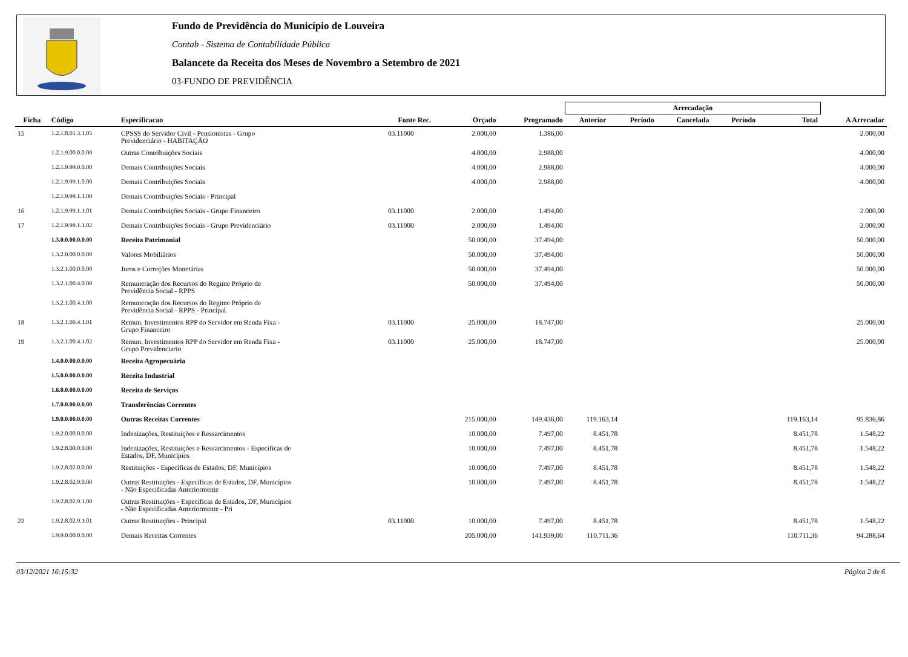Fundo de Previdência do Município de Louveira
Contab - Sistema de Contabilidade Pública
Balancete da Receita dos Meses de Novembro a Setembro de 2021
03-FUNDO DE PREVIDÊNCIA
| | | | | | | Arrecadação | | | | | |
| --- | --- | --- | --- | --- | --- | --- | --- | --- | --- | --- | --- |
| Ficha | Código | Especificacao | Fonte Rec. | Orçado | Programado | Anterior | Período | Cancelada | Período | Total | A Arrecadar |
| 15 | 1.2.1.8.01.3.1.05 | CPSSS do Servidor Civil - Pensionistas - Grupo Previdenciário - HABITAÇÃO | 03.11000 | 2.000,00 | 1.386,00 | | | | | | 2.000,00 |
| | 1.2.1.9.00.0.0.00 | Outras Contribuições Sociais | | 4.000,00 | 2.988,00 | | | | | | 4.000,00 |
| | 1.2.1.9.99.0.0.00 | Demais Contribuições Sociais | | 4.000,00 | 2.988,00 | | | | | | 4.000,00 |
| | 1.2.1.9.99.1.0.00 | Demais Contribuições Sociais | | 4.000,00 | 2.988,00 | | | | | | 4.000,00 |
| | 1.2.1.9.99.1.1.00 | Demais Contribuições Sociais - Principal | | | | | | | | | |
| 16 | 1.2.1.9.99.1.1.01 | Demais Contribuições Sociais - Grupo Financeiro | 03.11000 | 2.000,00 | 1.494,00 | | | | | | 2.000,00 |
| 17 | 1.2.1.9.99.1.1.02 | Demais Contribuições Sociais - Grupo Previdenciário | 03.11000 | 2.000,00 | 1.494,00 | | | | | | 2.000,00 |
| | 1.3.0.0.00.0.0.00 | Receita Patrimonial | | 50.000,00 | 37.494,00 | | | | | | 50.000,00 |
| | 1.3.2.0.00.0.0.00 | Valores Mobiliários | | 50.000,00 | 37.494,00 | | | | | | 50.000,00 |
| | 1.3.2.1.00.0.0.00 | Juros e Correções Monetárias | | 50.000,00 | 37.494,00 | | | | | | 50.000,00 |
| | 1.3.2.1.00.4.0.00 | Remuneração dos Recursos do Regime Próprio de Previdência Social - RPPS | | 50.000,00 | 37.494,00 | | | | | | 50.000,00 |
| | 1.3.2.1.00.4.1.00 | Remuneração dos Recursos do Regime Próprio de Previdência Social - RPPS - Principal | | | | | | | | | |
| 18 | 1.3.2.1.00.4.1.01 | Remun. Investimentos RPP do Servidor em Renda Fixa - Grupo Financeiro | 03.11000 | 25.000,00 | 18.747,00 | | | | | | 25.000,00 |
| 19 | 1.3.2.1.00.4.1.02 | Remun. Investimentos RPP do Servidor em Renda Fixa - Grupo Previdenciario | 03.11000 | 25.000,00 | 18.747,00 | | | | | | 25.000,00 |
| | 1.4.0.0.00.0.0.00 | Receita Agropecuária | | | | | | | | | |
| | 1.5.0.0.00.0.0.00 | Receita Industrial | | | | | | | | | |
| | 1.6.0.0.00.0.0.00 | Receita de Serviços | | | | | | | | | |
| | 1.7.0.0.00.0.0.00 | Transferências Correntes | | | | | | | | | |
| | 1.9.0.0.00.0.0.00 | Outras Receitas Correntes | | 215.000,00 | 149.436,00 | 119.163,14 | | | | 119.163,14 | 95.836,86 |
| | 1.9.2.0.00.0.0.00 | Indenizações, Restituições e Ressarcimentos | | 10.000,00 | 7.497,00 | 8.451,78 | | | | 8.451,78 | 1.548,22 |
| | 1.9.2.8.00.0.0.00 | Indenizações, Restituições e Ressarcimentos - Específicas de Estados, DF, Municípios | | 10.000,00 | 7.497,00 | 8.451,78 | | | | 8.451,78 | 1.548,22 |
| | 1.9.2.8.02.0.0.00 | Restituições - Específicas de Estados, DF, Municípios | | 10.000,00 | 7.497,00 | 8.451,78 | | | | 8.451,78 | 1.548,22 |
| | 1.9.2.8.02.9.0.00 | Outras Restituições - Específicas de Estados, DF, Municípios - Não Especificadas Anteriormente | | 10.000,00 | 7.497,00 | 8.451,78 | | | | 8.451,78 | 1.548,22 |
| | 1.9.2.8.02.9.1.00 | Outras Restituições - Específicas de Estados, DF, Municípios - Não Especificadas Anteriormente - Pri | | | | | | | | | |
| 22 | 1.9.2.8.02.9.1.01 | Outras Restituições - Principal | 03.11000 | 10.000,00 | 7.497,00 | 8.451,78 | | | | 8.451,78 | 1.548,22 |
| | 1.9.9.0.00.0.0.00 | Demais Receitas Correntes | | 205.000,00 | 141.939,00 | 110.711,36 | | | | 110.711,36 | 94.288,64 |
03/12/2021 16:15:32 Página 2 de 6